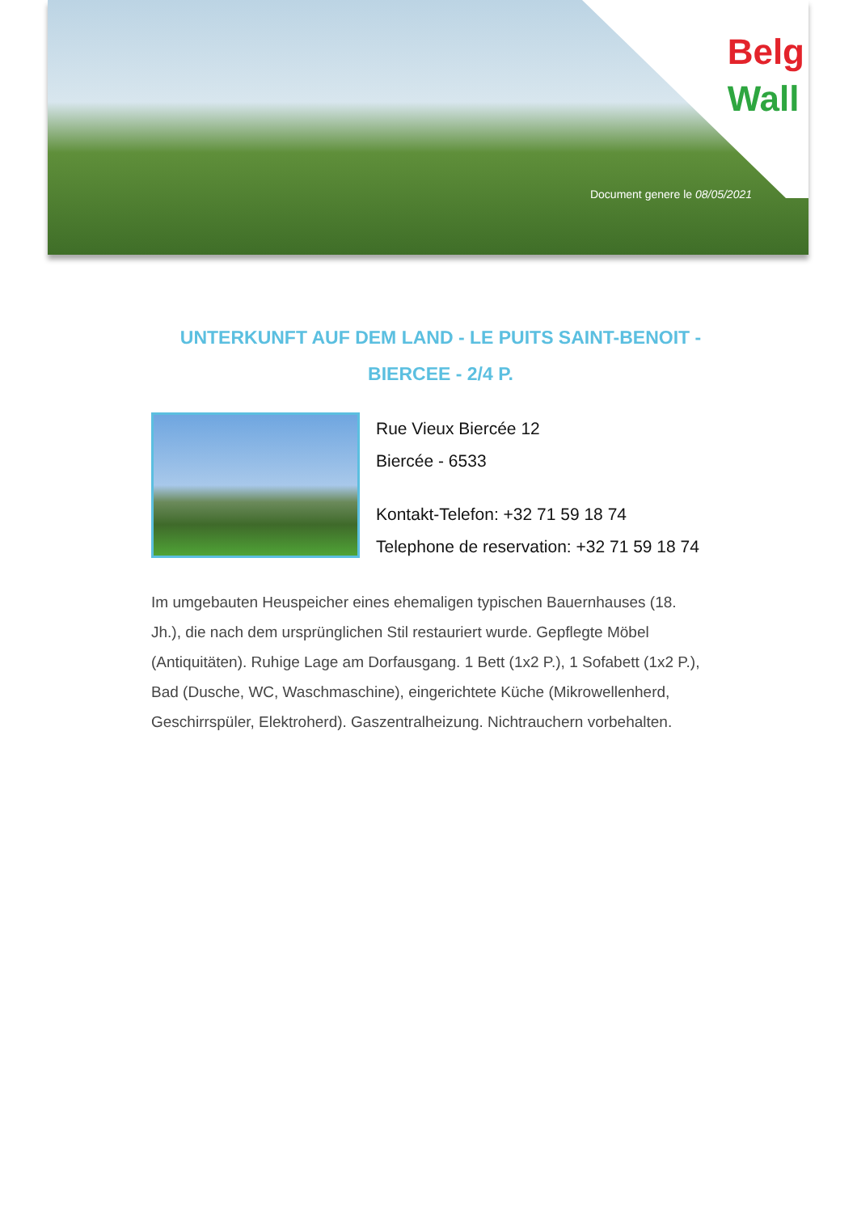Belg
Wall
Document genere le 08/05/2021
UNTERKUNFT AUF DEM LAND - LE PUITS SAINT-BENOIT - BIERCEE - 2/4 P.
Rue Vieux Biercée 12
Biercée - 6533
Kontakt-Telefon: +32 71 59 18 74
Telephone de reservation: +32 71 59 18 74
Im umgebauten Heuspeicher eines ehemaligen typischen Bauernhauses (18. Jh.), die nach dem ursprünglichen Stil restauriert wurde. Gepflegte Möbel (Antiquitäten). Ruhige Lage am Dorfausgang. 1 Bett (1x2 P.), 1 Sofabett (1x2 P.), Bad (Dusche, WC, Waschmaschine), eingerichtete Küche (Mikrowellenherd, Geschirrspüler, Elektroherd). Gaszentralheizung. Nichtrauchern vorbehalten.